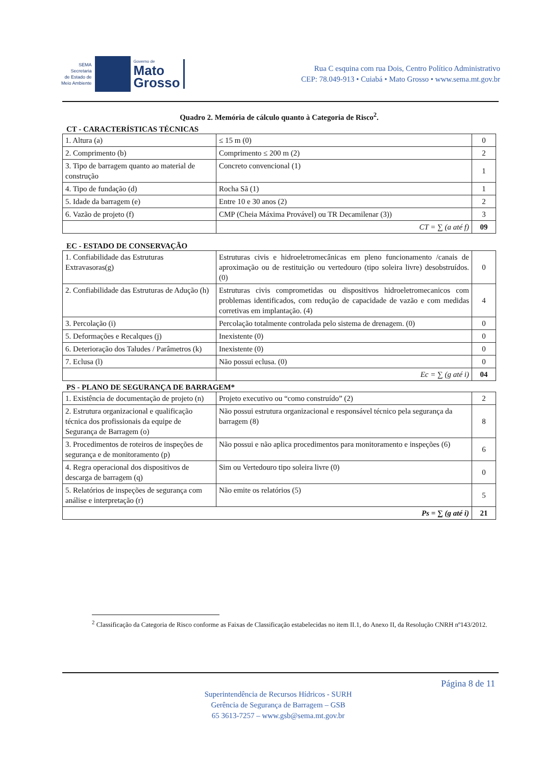SEMA
Secretaria
de Estado de
Meio Ambiente
Governo de
Mato
Grosso
Rua C esquina com rua Dois, Centro Político Administrativo
CEP: 78.049-913 • Cuiabá • Mato Grosso • www.sema.mt.gov.br
Quadro 2. Memória de cálculo quanto à Categoria de Risco<sup>2</sup>.
CT - CARACTERÍSTICAS TÉCNICAS
| 1. Altura (a) | ≤ 15 m (0) | 0 |
| 2. Comprimento (b) | Comprimento ≤ 200 m (2) | 2 |
| 3. Tipo de barragem quanto ao material de construção | Concreto convencional (1) | 1 |
| 4. Tipo de fundação (d) | Rocha Sã (1) | 1 |
| 5. Idade da barragem (e) | Entre 10 e 30 anos (2) | 2 |
| 6. Vazão de projeto (f) | CMP (Cheia Máxima Provável) ou TR Decamilenar (3)) | 3 |
| | CT = ∑ (a até f) | 09 |
EC - ESTADO DE CONSERVAÇÃO
| 1. Confiabilidade das Estruturas Extravasoras(g) | Estruturas civis e hidroeletromecânicas em pleno funcionamento /canais de aproximação ou de restituição ou vertedouro (tipo soleira livre) desobstruídos. (0) | 0 |
| 2. Confiabilidade das Estruturas de Adução (h) | Estruturas civis comprometidas ou dispositivos hidroeletromecanicos com problemas identificados, com redução de capacidade de vazão e com medidas corretivas em implantação. (4) | 4 |
| 3. Percolação (i) | Percolação totalmente controlada pelo sistema de drenagem. (0) | 0 |
| 5. Deformações e Recalques (j) | Inexistente (0) | 0 |
| 6. Deterioração dos Taludes / Parâmetros (k) | Inexistente (0) | 0 |
| 7. Eclusa (l) | Não possui eclusa. (0) | 0 |
| | Ec = ∑ (g até i) | 04 |
PS - PLANO DE SEGURANÇA DE BARRAGEM*
| 1. Existência de documentação de projeto (n) | Projeto executivo ou “como construído” (2) | 2 |
| 2. Estrutura organizacional e qualificação técnica dos profissionais da equipe de Segurança de Barragem (o) | Não possui estrutura organizacional e responsável técnico pela segurança da barragem (8) | 8 |
| 3. Procedimentos de roteiros de inspeções de segurança e de monitoramento (p) | Não possui e não aplica procedimentos para monitoramento e inspeções (6) | 6 |
| 4. Regra operacional dos dispositivos de descarga de barragem (q) | Sim ou Vertedouro tipo soleira livre (0) | 0 |
| 5. Relatórios de inspeções de segurança com análise e interpretação (r) | Não emite os relatórios (5) | 5 |
| Ps = ∑ (g até i) | | 21 |
<sup>2</sup> Classificação da Categoria de Risco conforme as Faixas de Classificação estabelecidas no item II.1, do Anexo II, da Resolução CNRH nº143/2012.
Página 8 de 11
Superintendência de Recursos Hídricos - SURH
Gerência de Segurança de Barragem – GSB
65 3613-7257 – www.gsb@sema.mt.gov.br